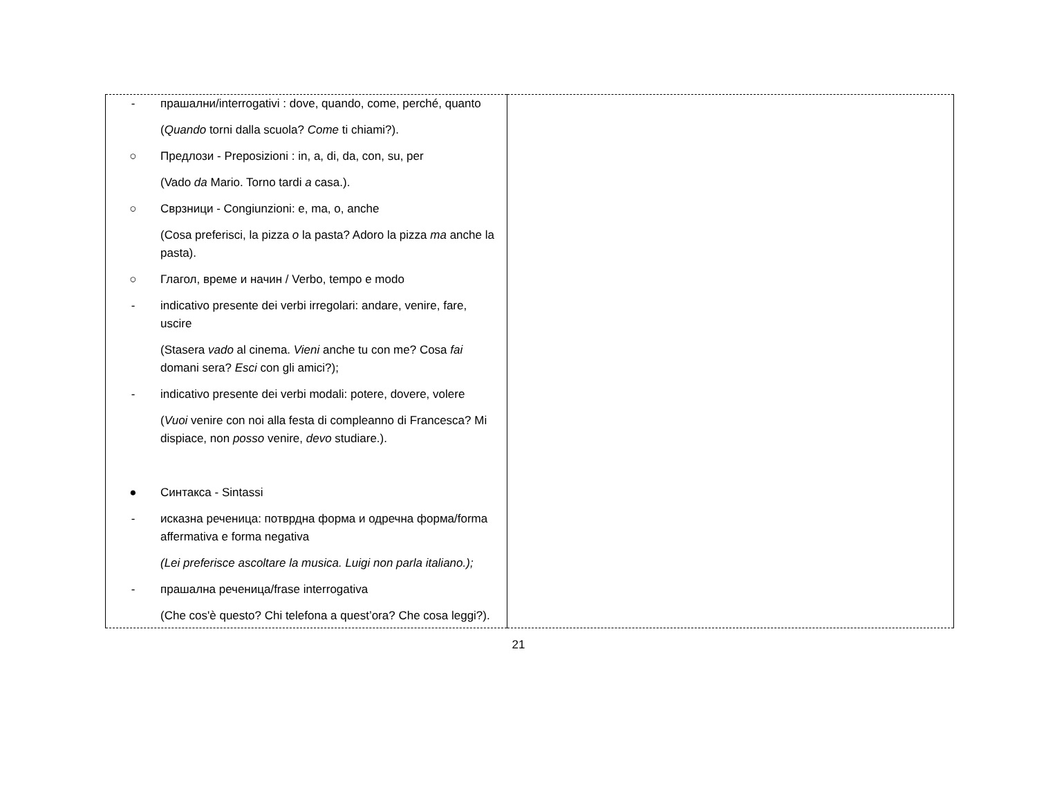| - прашални/interrogativi : dove, quando, come, perché, quanto ( Quando torni dalla scuola? Come ti chiami?). ○ Предлози - Preposizioni : in, a, di, da, con, su, per (Vado da Mario. Torno tardi a casa.). ○ Сврзници - Congiunzioni: e, ma, o, anche (Cosa preferisci, la pizza o la pasta? Adoro la pizza ma anche la pasta). ○ Глагол, време и начин / Verbo, tempo e modo - indicativo presente dei verbi irregolari: andare, venire, fare, uscire (Stasera vado al cinema. Vieni anche tu con me? Cosa fai domani sera? Esci con gli amici?); - indicativo presente dei verbi modali: potere, dovere, volere ( Vuoi venire con noi alla festa di compleanno di Francesca? Mi dispiace, non posso venire, devo studiare.). ● Синтакса - Sintassi - исказна реченица: потврдна форма и одречна форма/forma affermativa e forma negativa (Lei preferisce ascoltare la musica. Luigi non parla italiano.); - прашална реченица/frase interrogativa (Che cos'è questo? Chi telefona a quest’ora? Che cosa leggi?). | |
21